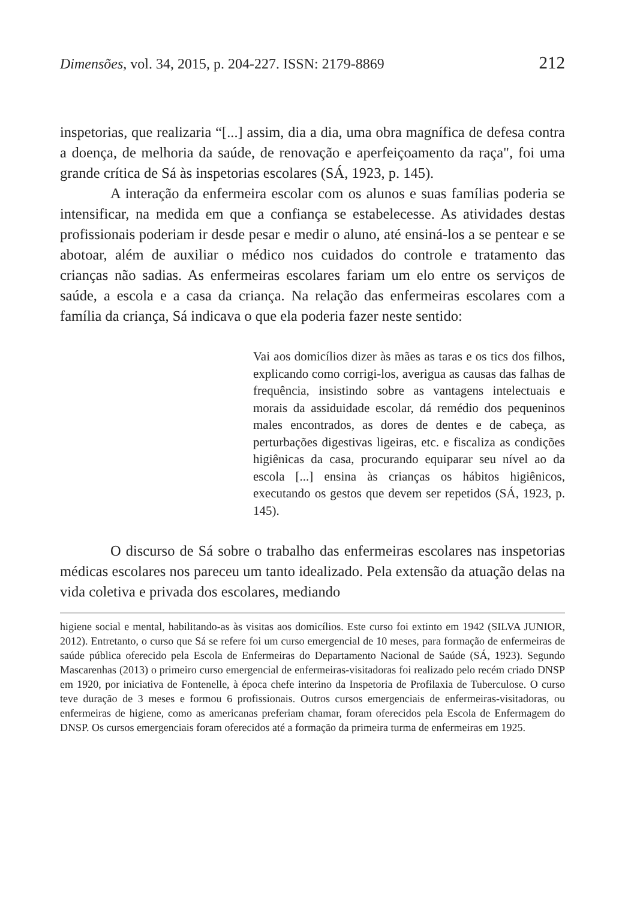Dimensões, vol. 34, 2015, p. 204-227. ISSN: 2179-8869 212
inspetorias, que realizaria “[...] assim, dia a dia, uma obra magnífica de defesa contra a doença, de melhoria da saúde, de renovação e aperfeiçoamento da raça", foi uma grande crítica de Sá às inspetorias escolares (SÁ, 1923, p. 145).
A interação da enfermeira escolar com os alunos e suas famílias poderia se intensificar, na medida em que a confiança se estabelecesse. As atividades destas profissionais poderiam ir desde pesar e medir o aluno, até ensiná-los a se pentear e se abotoar, além de auxiliar o médico nos cuidados do controle e tratamento das crianças não sadias. As enfermeiras escolares fariam um elo entre os serviços de saúde, a escola e a casa da criança. Na relação das enfermeiras escolares com a família da criança, Sá indicava o que ela poderia fazer neste sentido:
Vai aos domicílios dizer às mães as taras e os tics dos filhos, explicando como corrigi-los, averigua as causas das falhas de frequência, insistindo sobre as vantagens intelectuais e morais da assiduidade escolar, dá remédio dos pequeninos males encontrados, as dores de dentes e de cabeça, as perturbações digestivas ligeiras, etc. e fiscaliza as condições higiênicas da casa, procurando equiparar seu nível ao da escola [...] ensina às crianças os hábitos higiênicos, executando os gestos que devem ser repetidos (SÁ, 1923, p. 145).
O discurso de Sá sobre o trabalho das enfermeiras escolares nas inspetorias médicas escolares nos pareceu um tanto idealizado. Pela extensão da atuação delas na vida coletiva e privada dos escolares, mediando
higiene social e mental, habilitando-as às visitas aos domicílios. Este curso foi extinto em 1942 (SILVA JUNIOR, 2012). Entretanto, o curso que Sá se refere foi um curso emergencial de 10 meses, para formação de enfermeiras de saúde pública oferecido pela Escola de Enfermeiras do Departamento Nacional de Saúde (SÁ, 1923). Segundo Mascarenhas (2013) o primeiro curso emergencial de enfermeiras-visitadoras foi realizado pelo recém criado DNSP em 1920, por iniciativa de Fontenelle, à época chefe interino da Inspetoria de Profilaxia de Tuberculose. O curso teve duração de 3 meses e formou 6 profissionais. Outros cursos emergenciais de enfermeiras-visitadoras, ou enfermeiras de higiene, como as americanas preferiam chamar, foram oferecidos pela Escola de Enfermagem do DNSP. Os cursos emergenciais foram oferecidos até a formação da primeira turma de enfermeiras em 1925.